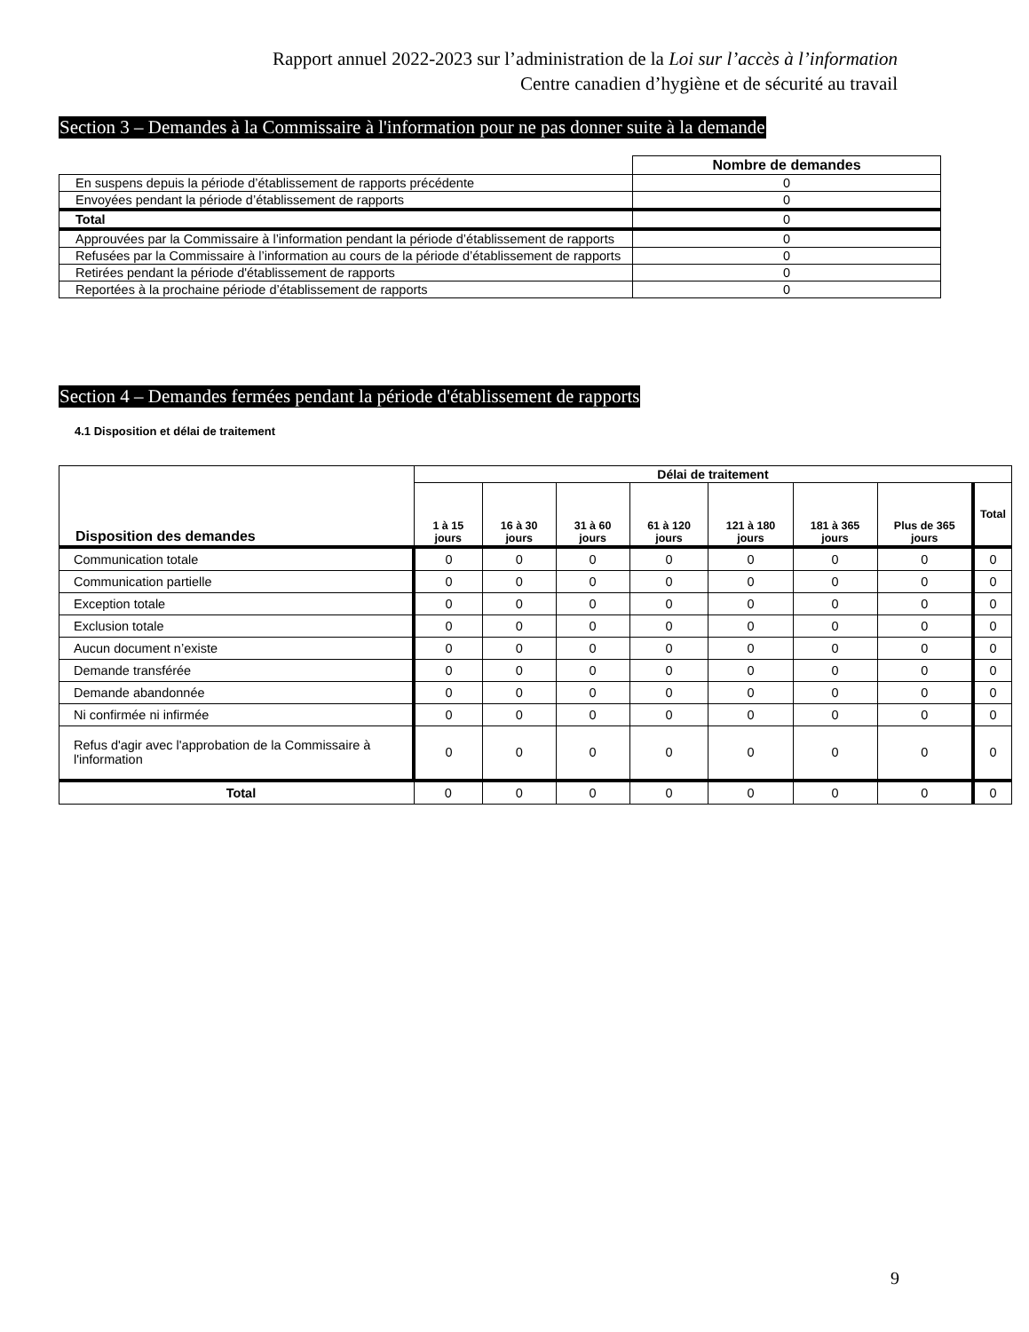Rapport annuel 2022-2023 sur l’administration de la Loi sur l’accès à l’information
Centre canadien d’hygiène et de sécurité au travail
Section 3 – Demandes à la Commissaire à l'information pour ne pas donner suite à la demande
| | Nombre de demandes |
| En suspens depuis la période d’établissement de rapports précédente | 0 |
| Envoyées pendant la période d’établissement de rapports | 0 |
| Total | 0 |
| Approuvées par la Commissaire à l’information pendant la période d’établissement de rapports | 0 |
| Refusées par la Commissaire à l’information au cours de la période d’établissement de rapports | 0 |
| Retirées pendant la période d'établissement de rapports | 0 |
| Reportées à la prochaine période d’établissement de rapports | 0 |
Section 4 – Demandes fermées pendant la période d'établissement de rapports
4.1 Disposition et délai de traitement
| Disposition des demandes | Délai de traitement | | | | | | | |
| --- | --- | --- | --- | --- | --- | --- | --- | --- |
| | 1 à 15 jours | 16 à 30 jours | 31 à 60 jours | 61 à 120 jours | 121 à 180 jours | 181 à 365 jours | Plus de 365 jours | Total |
| Communication totale | 0 | 0 | 0 | 0 | 0 | 0 | 0 | 0 |
| Communication partielle | 0 | 0 | 0 | 0 | 0 | 0 | 0 | 0 |
| Exception totale | 0 | 0 | 0 | 0 | 0 | 0 | 0 | 0 |
| Exclusion totale | 0 | 0 | 0 | 0 | 0 | 0 | 0 | 0 |
| Aucun document n’existe | 0 | 0 | 0 | 0 | 0 | 0 | 0 | 0 |
| Demande transférée | 0 | 0 | 0 | 0 | 0 | 0 | 0 | 0 |
| Demande abandonnée | 0 | 0 | 0 | 0 | 0 | 0 | 0 | 0 |
| Ni confirmée ni infirmée | 0 | 0 | 0 | 0 | 0 | 0 | 0 | 0 |
| Refus d'agir avec l'approbation de la Commissaire à l'information | 0 | 0 | 0 | 0 | 0 | 0 | 0 | 0 |
| Total | 0 | 0 | 0 | 0 | 0 | 0 | 0 | 0 |
9